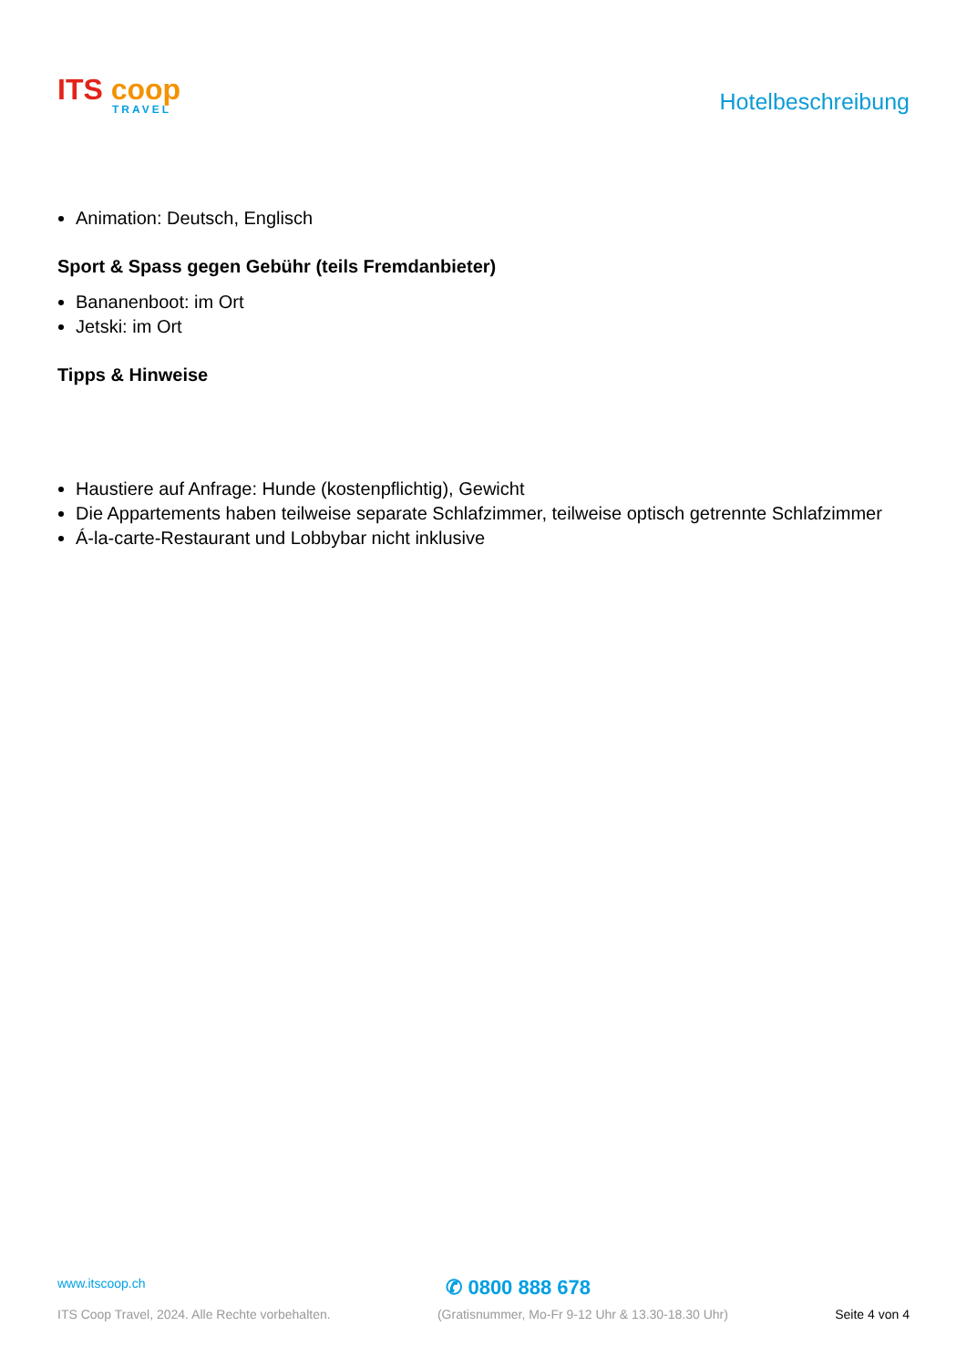ITS coop
TRAVEL
Hotelbeschreibung
Animation: Deutsch, Englisch
Sport & Spass gegen Gebühr (teils Fremdanbieter)
Bananenboot: im Ort
Jetski: im Ort
Tipps & Hinweise
Haustiere auf Anfrage: Hunde (kostenpflichtig), Gewicht
Die Appartements haben teilweise separate Schlafzimmer, teilweise optisch getrennte Schlafzimmer
Á-la-carte-Restaurant und Lobbybar nicht inklusive
www.itscoop.ch ✆ 0800 888 678
ITS Coop Travel, 2024. Alle Rechte vorbehalten. (Gratisnummer, Mo-Fr 9-12 Uhr & 13.30-18.30 Uhr) Seite 4 von 4